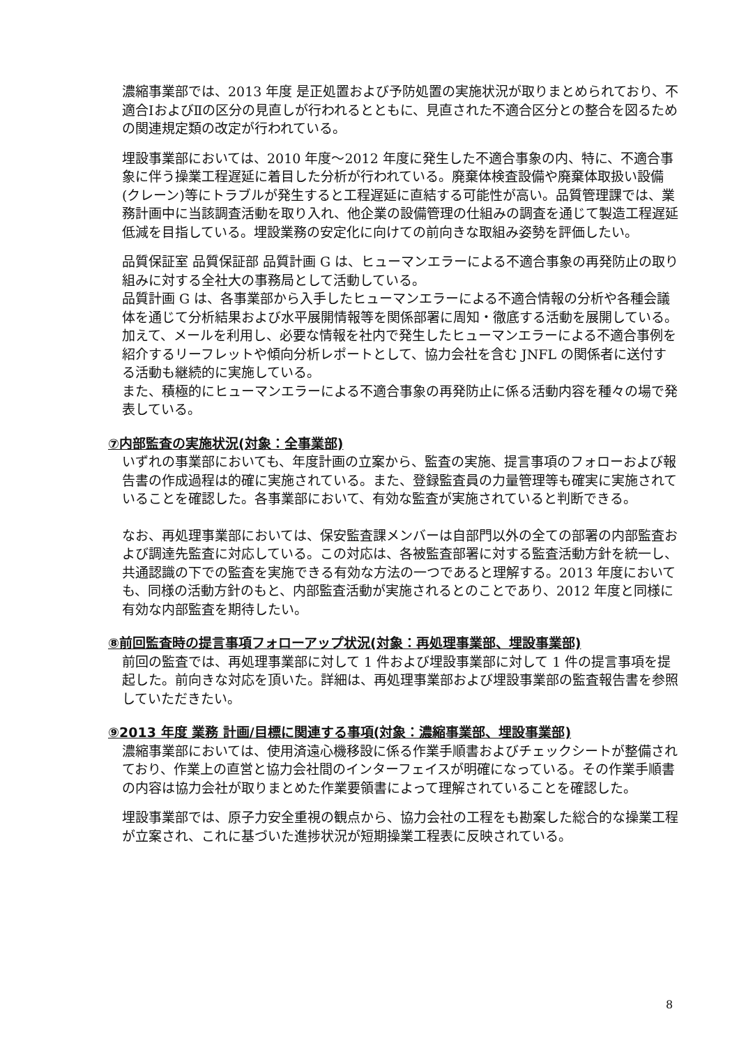濃縮事業部では、2013 年度 是正処置および予防処置の実施状況が取りまとめられており、不適合ⅠおよびⅡの区分の見直しが行われるとともに、見直された不適合区分との整合を図るための関連規定類の改定が行われている。
埋設事業部においては、2010 年度～2012 年度に発生した不適合事象の内、特に、不適合事象に伴う操業工程遅延に着目した分析が行われている。廃棄体検査設備や廃棄体取扱い設備(クレーン)等にトラブルが発生すると工程遅延に直結する可能性が高い。品質管理課では、業務計画中に当該調査活動を取り入れ、他企業の設備管理の仕組みの調査を通じて製造工程遅延低減を目指している。埋設業務の安定化に向けての前向きな取組み姿勢を評価したい。
品質保証室 品質保証部 品質計画 G は、ヒューマンエラーによる不適合事象の再発防止の取り組みに対する全社大の事務局として活動している。
品質計画 G は、各事業部から入手したヒューマンエラーによる不適合情報の分析や各種会議体を通じて分析結果および水平展開情報等を関係部署に周知・徹底する活動を展開している。加えて、メールを利用し、必要な情報を社内で発生したヒューマンエラーによる不適合事例を紹介するリーフレットや傾向分析レポートとして、協力会社を含む JNFL の関係者に送付する活動も継続的に実施している。
また、積極的にヒューマンエラーによる不適合事象の再発防止に係る活動内容を種々の場で発表している。
⑦内部監査の実施状況(対象：全事業部)
いずれの事業部においても、年度計画の立案から、監査の実施、提言事項のフォローおよび報告書の作成過程は的確に実施されている。また、登録監査員の力量管理等も確実に実施されていることを確認した。各事業部において、有効な監査が実施されていると判断できる。
なお、再処理事業部においては、保安監査課メンバーは自部門以外の全ての部署の内部監査および調達先監査に対応している。この対応は、各被監査部署に対する監査活動方針を統一し、共通認識の下での監査を実施できる有効な方法の一つであると理解する。2013 年度においても、同様の活動方針のもと、内部監査活動が実施されるとのことであり、2012 年度と同様に有効な内部監査を期待したい。
⑧前回監査時の提言事項フォローアップ状況(対象：再処理事業部、埋設事業部)
前回の監査では、再処理事業部に対して 1 件および埋設事業部に対して 1 件の提言事項を提起した。前向きな対応を頂いた。詳細は、再処理事業部および埋設事業部の監査報告書を参照していただきたい。
⑨2013 年度 業務 計画/目標に関連する事項(対象：濃縮事業部、埋設事業部)
濃縮事業部においては、使用済遠心機移設に係る作業手順書およびチェックシートが整備されており、作業上の直営と協力会社間のインターフェイスが明確になっている。その作業手順書の内容は協力会社が取りまとめた作業要領書によって理解されていることを確認した。
埋設事業部では、原子力安全重視の観点から、協力会社の工程をも勘案した総合的な操業工程が立案され、これに基づいた進捗状況が短期操業工程表に反映されている。
8